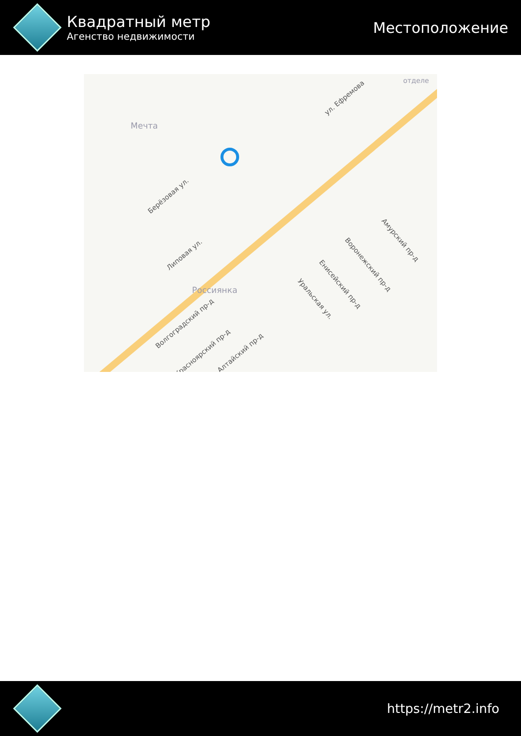Квадратный метр
Агенство недвижимости
Местоположение
Мечта
ул. Ефремова
Россиянка
отделе
Амурский пр-д
Воронежский пр-д
Енисейский пр-д
Уральская ул.
Берёзовая ул.
Липовая ул.
Волгоградский пр-д
Красноярский пр-д Алтайский пр-д
https://metr2.info